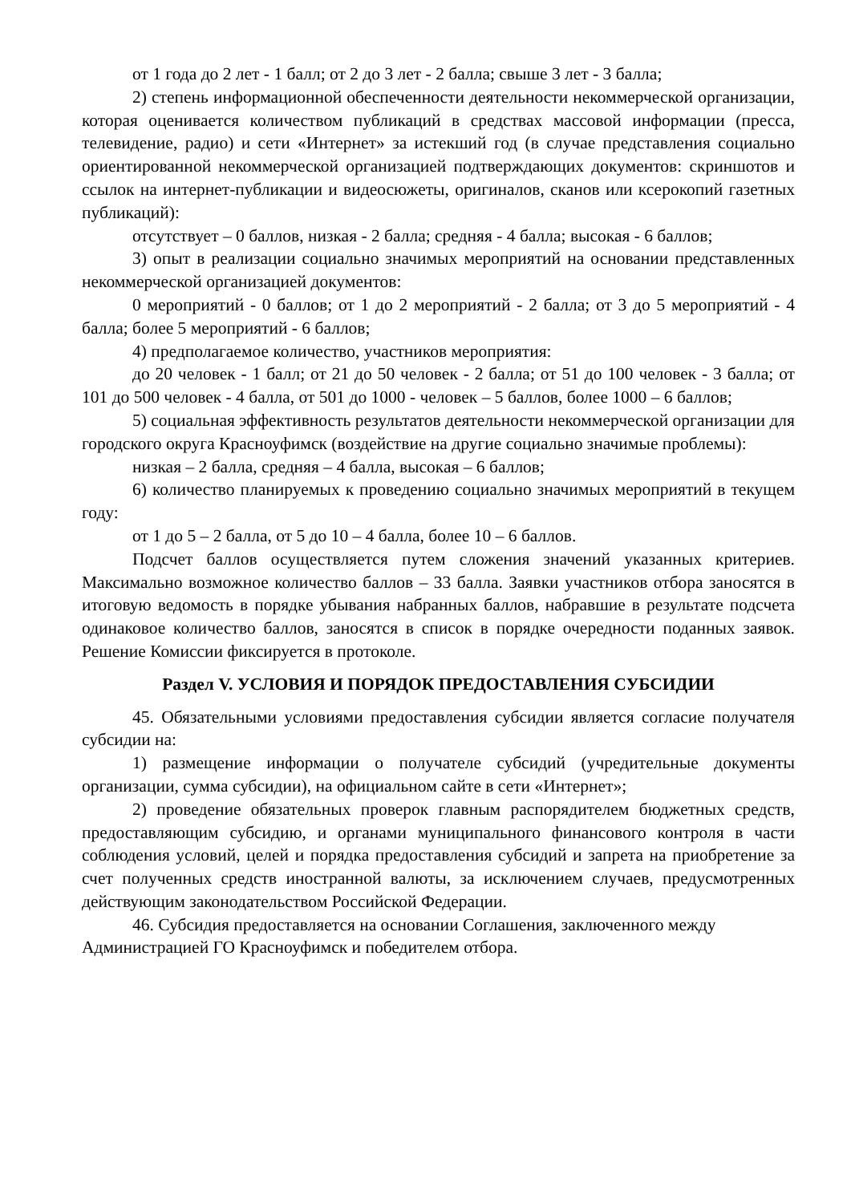от 1 года до 2 лет - 1 балл; от 2 до 3 лет - 2 балла; свыше 3 лет - 3 балла;
2) степень информационной обеспеченности деятельности некоммерческой организации, которая оценивается количеством публикаций в средствах массовой информации (пресса, телевидение, радио) и сети «Интернет» за истекший год (в случае представления социально ориентированной некоммерческой организацией подтверждающих документов: скриншотов и ссылок на интернет-публикации и видеосюжеты, оригиналов, сканов или ксерокопий газетных публикаций):
отсутствует – 0 баллов, низкая - 2 балла; средняя - 4 балла; высокая - 6 баллов;
3) опыт в реализации социально значимых мероприятий на основании представленных некоммерческой организацией документов:
0 мероприятий - 0 баллов; от 1 до 2 мероприятий - 2 балла; от 3 до 5 мероприятий - 4 балла; более 5 мероприятий - 6 баллов;
4) предполагаемое количество, участников мероприятия:
до 20 человек - 1 балл; от 21 до 50 человек - 2 балла; от 51 до 100 человек - 3 балла; от 101 до 500 человек - 4 балла, от 501 до 1000 - человек – 5 баллов, более 1000 – 6 баллов;
5) социальная эффективность результатов деятельности некоммерческой организации для городского округа Красноуфимск (воздействие на другие социально значимые проблемы):
низкая – 2 балла, средняя – 4 балла, высокая – 6 баллов;
6) количество планируемых к проведению социально значимых мероприятий в текущем году:
от 1 до 5 – 2 балла, от 5 до 10 – 4 балла, более 10 – 6 баллов.
Подсчет баллов осуществляется путем сложения значений указанных критериев. Максимально возможное количество баллов – 33 балла. Заявки участников отбора заносятся в итоговую ведомость в порядке убывания набранных баллов, набравшие в результате подсчета одинаковое количество баллов, заносятся в список в порядке очередности поданных заявок. Решение Комиссии фиксируется в протоколе.
Раздел V. УСЛОВИЯ И ПОРЯДОК ПРЕДОСТАВЛЕНИЯ СУБСИДИИ
45. Обязательными условиями предоставления субсидии является согласие получателя субсидии на:
1) размещение информации о получателе субсидий (учредительные документы организации, сумма субсидии), на официальном сайте в сети «Интернет»;
2) проведение обязательных проверок главным распорядителем бюджетных средств, предоставляющим субсидию, и органами муниципального финансового контроля в части соблюдения условий, целей и порядка предоставления субсидий и запрета на приобретение за счет полученных средств иностранной валюты, за исключением случаев, предусмотренных действующим законодательством Российской Федерации.
46. Субсидия предоставляется на основании Соглашения, заключенного между Администрацией ГО Красноуфимск и победителем отбора.